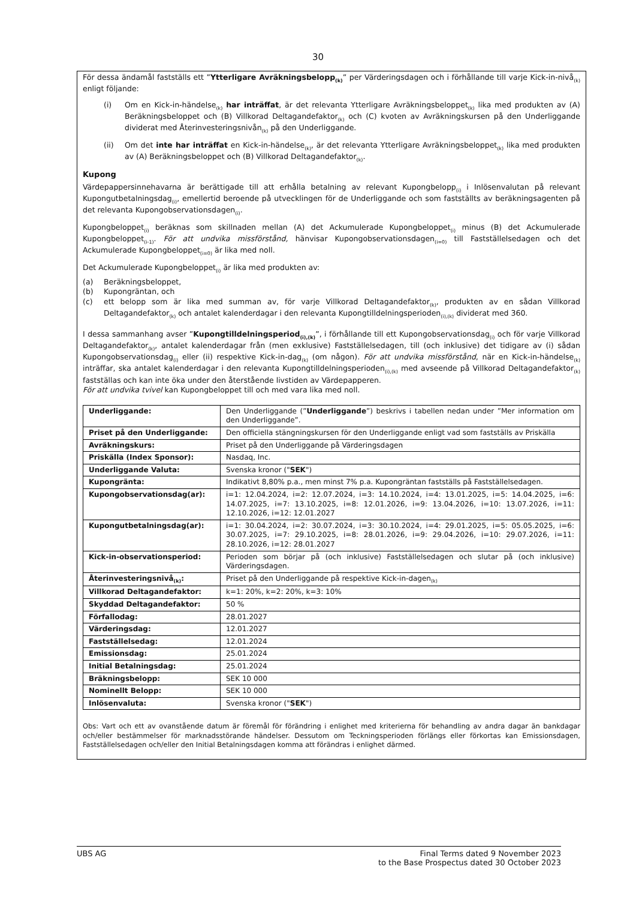30
För dessa ändamål fastställs ett ”Ytterligare Avräkningsbelopp<sub>(k)</sub>” per Värderingsdagen och i förhållande till varje Kick-in-nivå<sub>(k)</sub> enligt följande:
(i) Om en Kick-in-händelse<sub>(k)</sub> har inträffat, är det relevanta Ytterligare Avräkningsbeloppet<sub>(k)</sub> lika med produkten av (A) Beräkningsbeloppet och (B) Villkorad Deltagandefaktor<sub>(k)</sub> och (C) kvoten av Avräkningskursen på den Underliggande dividerat med Återinvesteringsnivån<sub>(k)</sub> på den Underliggande.
(ii) Om det inte har inträffat en Kick-in-händelse<sub>(k)</sub>, är det relevanta Ytterligare Avräkningsbeloppet<sub>(k)</sub> lika med produkten av (A) Beräkningsbeloppet och (B) Villkorad Deltagandefaktor<sub>(k)</sub>.
Kupong
Värdepappersinnehavarna är berättigade till att erhålla betalning av relevant Kupongbelopp<sub>(i)</sub> i Inlösenvalutan på relevant Kupongutbetalningsdag<sub>(i)</sub>, emellertid beroende på utvecklingen för de Underliggande och som fastställts av beräkningsagenten på det relevanta Kupongobservationsdagen<sub>(i)</sub>.
Kupongbeloppet<sub>(i)</sub> beräknas som skillnaden mellan (A) det Ackumulerade Kupongbeloppet<sub>(i)</sub> minus (B) det Ackumulerade Kupongbeloppet<sub>(i-1)</sub>. För att undvika missförstånd, hänvisar Kupongobservationsdagen<sub>(i=0)</sub> till Fastställelsedagen och det Ackumulerade Kupongbeloppet<sub>(i=0)</sub> är lika med noll.
Det Ackumulerade Kupongbeloppet<sub>(i)</sub> är lika med produkten av:
(a) Beräkningsbeloppet,
(b) Kupongräntan, och
(c) ett belopp som är lika med summan av, för varje Villkorad Deltagandefaktor<sub>(k)</sub>, produkten av en sådan Villkorad Deltagandefaktor<sub>(k)</sub> och antalet kalenderdagar i den relevanta Kupongtilldelningsperioden<sub>(i),(k)</sub> dividerat med 360.
I dessa sammanhang avser ”Kupongtilldelningsperiod<sub>(i),(k)</sub>”, i förhållande till ett Kupongobservationsdag<sub>(i)</sub> och för varje Villkorad Deltagandefaktor<sub>(k)</sub>, antalet kalenderdagar från (men exklusive) Fastställelsedagen, till (och inklusive) det tidigare av (i) sådan Kupongobservationsdag<sub>(i)</sub> eller (ii) respektive Kick-in-dag<sub>(k)</sub> (om någon). För att undvika missförstånd, när en Kick-in-händelse<sub>(k)</sub> inträffar, ska antalet kalenderdagar i den relevanta Kupongtilldelningsperioden<sub>(i),(k)</sub> med avseende på Villkorad Deltagandefaktor<sub>(k)</sub> fastställas och kan inte öka under den återstående livstiden av Värdepapperen.
För att undvika tvivel kan Kupongbeloppet till och med vara lika med noll.
| Underliggande: | Den Underliggande (” Underliggande ”) beskrivs i tabellen nedan under ”Mer information om den Underliggande”. |
| Priset på den Underliggande: | Den officiella stängningskursen för den Underliggande enligt vad som fastställs av Priskälla |
| Avräkningskurs: | Priset på den Underliggande på Värderingsdagen |
| Priskälla (Index Sponsor): | Nasdaq, Inc. |
| Underliggande Valuta: | Svenska kronor (" SEK ") |
| Kupongränta: | Indikativt 8,80% p.a., men minst 7% p.a. Kupongräntan fastställs på Fastställelsedagen. |
| Kupongobservationsdag(ar): | i=1: 12.04.2024, i=2: 12.07.2024, i=3: 14.10.2024, i=4: 13.01.2025, i=5: 14.04.2025, i=6: 14.07.2025, i=7: 13.10.2025, i=8: 12.01.2026, i=9: 13.04.2026, i=10: 13.07.2026, i=11: 12.10.2026, i=12: 12.01.2027 |
| Kupongutbetalningsdag(ar): | i=1: 30.04.2024, i=2: 30.07.2024, i=3: 30.10.2024, i=4: 29.01.2025, i=5: 05.05.2025, i=6: 30.07.2025, i=7: 29.10.2025, i=8: 28.01.2026, i=9: 29.04.2026, i=10: 29.07.2026, i=11: 28.10.2026, i=12: 28.01.2027 |
| Kick-in-observationsperiod: | Perioden som börjar på (och inklusive) Fastställelsedagen och slutar på (och inklusive) Värderingsdagen. |
| Återinvesteringsnivå<sub>(k)</sub>: | Priset på den Underliggande på respektive Kick-in-dagen<sub>(k)</sub> |
| Villkorad Deltagandefaktor: | k=1: 20%, k=2: 20%, k=3: 10% |
| Skyddad Deltagandefaktor: | 50 % |
| Förfallodag: | 28.01.2027 |
| Värderingsdag: | 12.01.2027 |
| Fastställelsedag: | 12.01.2024 |
| Emissionsdag: | 25.01.2024 |
| Initial Betalningsdag: | 25.01.2024 |
| Bräkningsbelopp: | SEK 10 000 |
| Nominellt Belopp: | SEK 10 000 |
| Inlösenvaluta: | Svenska kronor (" SEK ") |
Obs: Vart och ett av ovanstående datum är föremål för förändring i enlighet med kriterierna för behandling av andra dagar än bankdagar och/eller bestämmelser för marknadsstörande händelser. Dessutom om Teckningsperioden förlängs eller förkortas kan Emissionsdagen, Fastställelsedagen och/eller den Initial Betalningsdagen komma att förändras i enlighet därmed.
UBS AG Final Terms dated 9 November 2023
to the Base Prospectus dated 30 October 2023